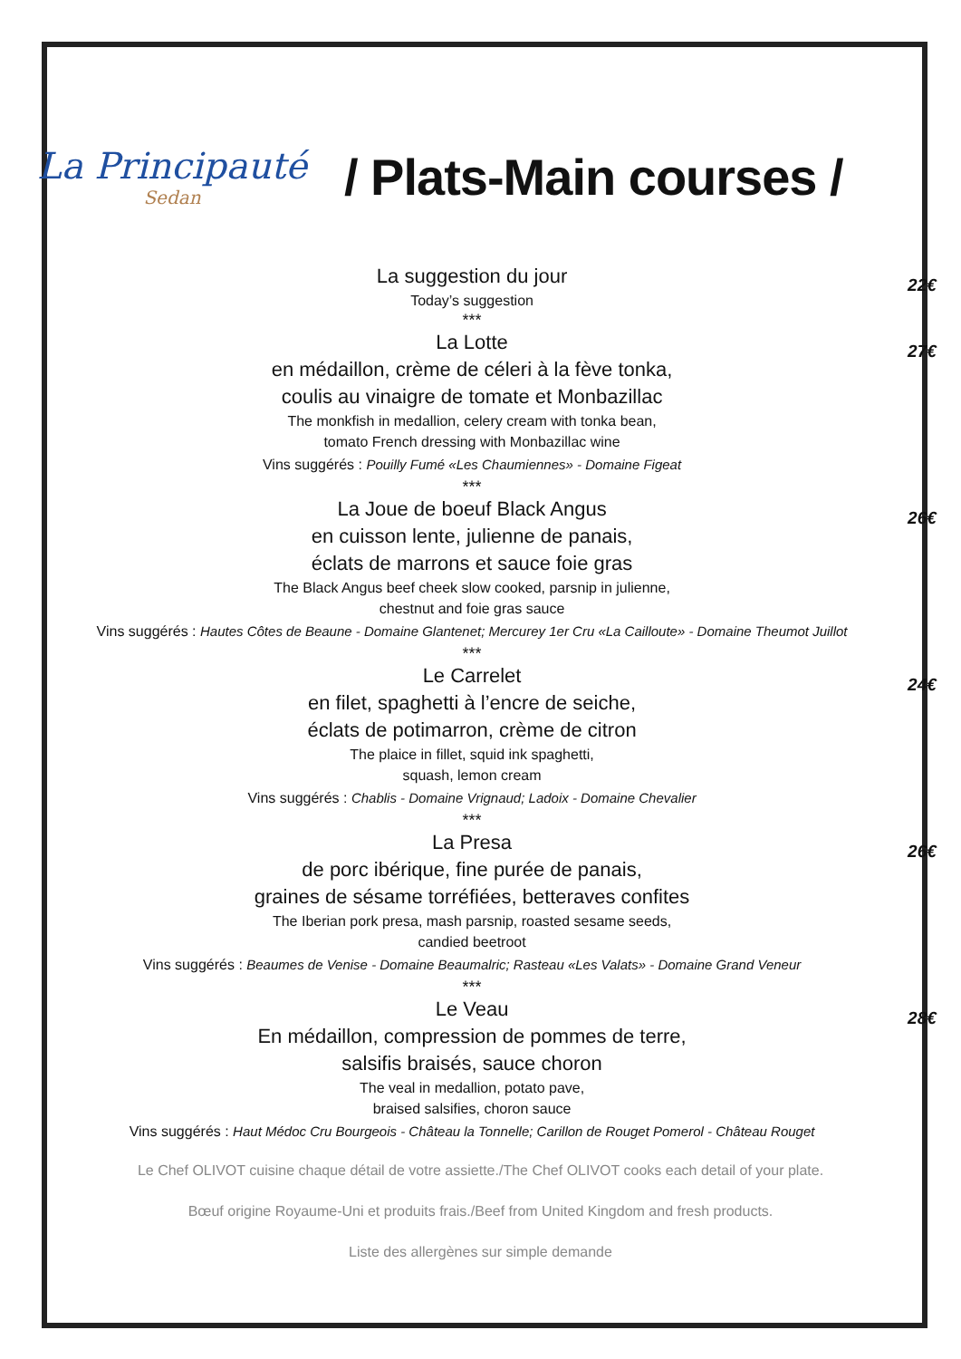La Principauté
Sedan
/ Plats-Main courses /
La suggestion du jour
Today’s suggestion
***
22€
La Lotte
en médaillon, crème de céleri à la fève tonka,
coulis au vinaigre de tomate et Monbazillac
The monkfish in medallion, celery cream with tonka bean,
tomato French dressing with Monbazillac wine
Vins suggérés : Pouilly Fumé «Les Chaumiennes» - Domaine Figeat
***
27€
La Joue de boeuf Black Angus
en cuisson lente, julienne de panais,
éclats de marrons et sauce foie gras
The Black Angus beef cheek slow cooked, parsnip in julienne,
chestnut and foie gras sauce
Vins suggérés : Hautes Côtes de Beaune - Domaine Glantenet; Mercurey 1er Cru «La Cailloute» - Domaine Theumot Juillot
***
26€
Le Carrelet
en filet, spaghetti à l’encre de seiche,
éclats de potimarron, crème de citron
The plaice in fillet, squid ink spaghetti,
squash, lemon cream
Vins suggérés : Chablis - Domaine Vrignaud; Ladoix - Domaine Chevalier
***
24€
La Presa
de porc ibérique, fine purée de panais,
graines de sésame torréfiées, betteraves confites
The Iberian pork presa, mash parsnip, roasted sesame seeds,
candied beetroot
Vins suggérés : Beaumes de Venise - Domaine Beaumalric; Rasteau «Les Valats» - Domaine Grand Veneur
***
26€
Le Veau
En médaillon, compression de pommes de terre,
salsifis braisés, sauce choron
The veal in medallion, potato pave,
braised salsifies, choron sauce
Vins suggérés : Haut Médoc Cru Bourgeois - Château la Tonnelle; Carillon de Rouget Pomerol - Château Rouget
28€
Le Chef OLIVOT cuisine chaque détail de votre assiette./The Chef OLIVOT cooks each detail of your plate.
Bœuf origine Royaume-Uni et produits frais./Beef from United Kingdom and fresh products.
Liste des allergènes sur simple demande